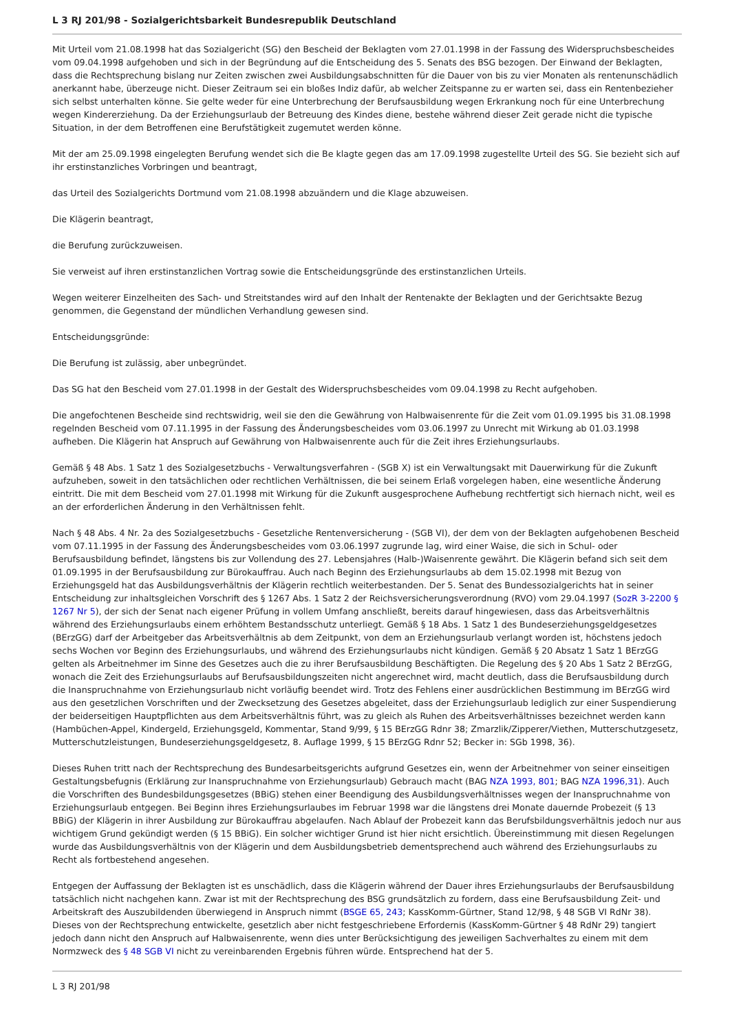L 3 RJ 201/98 - Sozialgerichtsbarkeit Bundesrepublik Deutschland
Mit Urteil vom 21.08.1998 hat das Sozialgericht (SG) den Bescheid der Beklagten vom 27.01.1998 in der Fassung des Widerspruchsbescheides vom 09.04.1998 aufgehoben und sich in der Begründung auf die Entscheidung des 5. Senats des BSG bezogen. Der Einwand der Beklagten, dass die Rechtsprechung bislang nur Zeiten zwischen zwei Ausbildungsabschnitten für die Dauer von bis zu vier Monaten als rentenunschädlich anerkannt habe, überzeuge nicht. Dieser Zeitraum sei ein bloßes Indiz dafür, ab welcher Zeitspanne zu er warten sei, dass ein Rentenbezieher sich selbst unterhalten könne. Sie gelte weder für eine Unterbrechung der Berufsausbildung wegen Erkrankung noch für eine Unterbrechung wegen Kindererziehung. Da der Erziehungsurlaub der Betreuung des Kindes diene, bestehe während dieser Zeit gerade nicht die typische Situation, in der dem Betroffenen eine Berufstätigkeit zugemutet werden könne.
Mit der am 25.09.1998 eingelegten Berufung wendet sich die Be klagte gegen das am 17.09.1998 zugestellte Urteil des SG. Sie bezieht sich auf ihr erstinstanzliches Vorbringen und beantragt,
das Urteil des Sozialgerichts Dortmund vom 21.08.1998 abzuändern und die Klage abzuweisen.
Die Klägerin beantragt,
die Berufung zurückzuweisen.
Sie verweist auf ihren erstinstanzlichen Vortrag sowie die Entscheidungsgründe des erstinstanzlichen Urteils.
Wegen weiterer Einzelheiten des Sach- und Streitstandes wird auf den Inhalt der Rentenakte der Beklagten und der Gerichtsakte Bezug genommen, die Gegenstand der mündlichen Verhandlung gewesen sind.
Entscheidungsgründe:
Die Berufung ist zulässig, aber unbegründet.
Das SG hat den Bescheid vom 27.01.1998 in der Gestalt des Widerspruchsbescheides vom 09.04.1998 zu Recht aufgehoben.
Die angefochtenen Bescheide sind rechtswidrig, weil sie den die Gewährung von Halbwaisenrente für die Zeit vom 01.09.1995 bis 31.08.1998 regelnden Bescheid vom 07.11.1995 in der Fassung des Änderungsbescheides vom 03.06.1997 zu Unrecht mit Wirkung ab 01.03.1998 aufheben. Die Klägerin hat Anspruch auf Gewährung von Halbwaisenrente auch für die Zeit ihres Erziehungsurlaubs.
Gemäß § 48 Abs. 1 Satz 1 des Sozialgesetzbuchs - Verwaltungsverfahren - (SGB X) ist ein Verwaltungsakt mit Dauerwirkung für die Zukunft aufzuheben, soweit in den tatsächlichen oder rechtlichen Verhältnissen, die bei seinem Erlaß vorgelegen haben, eine wesentliche Änderung eintritt. Die mit dem Bescheid vom 27.01.1998 mit Wirkung für die Zukunft ausgesprochene Aufhebung rechtfertigt sich hiernach nicht, weil es an der erforderlichen Änderung in den Verhältnissen fehlt.
Nach § 48 Abs. 4 Nr. 2a des Sozialgesetzbuchs - Gesetzliche Rentenversicherung - (SGB VI), der dem von der Beklagten aufgehobenen Bescheid vom 07.11.1995 in der Fassung des Änderungsbescheides vom 03.06.1997 zugrunde lag, wird einer Waise, die sich in Schul- oder Berufsausbildung befindet, längstens bis zur Vollendung des 27. Lebensjahres (Halb-)Waisenrente gewährt. Die Klägerin befand sich seit dem 01.09.1995 in der Berufsausbildung zur Bürokauffrau. Auch nach Beginn des Erziehungsurlaubs ab dem 15.02.1998 mit Bezug von Erziehungsgeld hat das Ausbildungsverhältnis der Klägerin rechtlich weiterbestanden. Der 5. Senat des Bundessozialgerichts hat in seiner Entscheidung zur inhaltsgleichen Vorschrift des § 1267 Abs. 1 Satz 2 der Reichsversicherungsverordnung (RVO) vom 29.04.1997 (SozR 3-2200 § 1267 Nr 5), der sich der Senat nach eigener Prüfung in vollem Umfang anschließt, bereits darauf hingewiesen, dass das Arbeitsverhältnis während des Erziehungsurlaubs einem erhöhtem Bestandsschutz unterliegt. Gemäß § 18 Abs. 1 Satz 1 des Bundeserziehungsgeldgesetzes (BErzGG) darf der Arbeitgeber das Arbeitsverhältnis ab dem Zeitpunkt, von dem an Erziehungsurlaub verlangt worden ist, höchstens jedoch sechs Wochen vor Beginn des Erziehungsurlaubs, und während des Erziehungsurlaubs nicht kündigen. Gemäß § 20 Absatz 1 Satz 1 BErzGG gelten als Arbeitnehmer im Sinne des Gesetzes auch die zu ihrer Berufsausbildung Beschäftigten. Die Regelung des § 20 Abs 1 Satz 2 BErzGG, wonach die Zeit des Erziehungsurlaubs auf Berufsausbildungszeiten nicht angerechnet wird, macht deutlich, dass die Berufsausbildung durch die Inanspruchnahme von Erziehungsurlaub nicht vorläufig beendet wird. Trotz des Fehlens einer ausdrücklichen Bestimmung im BErzGG wird aus den gesetzlichen Vorschriften und der Zwecksetzung des Gesetzes abgeleitet, dass der Erziehungsurlaub lediglich zur einer Suspendierung der beiderseitigen Hauptpflichten aus dem Arbeitsverhältnis führt, was zu gleich als Ruhen des Arbeitsverhältnisses bezeichnet werden kann (Hambüchen-Appel, Kindergeld, Erziehungsgeld, Kommentar, Stand 9/99, § 15 BErzGG Rdnr 38; Zmarzlik/Zipperer/Viethen, Mutterschutzgesetz, Mutterschutzleistungen, Bundeserziehungsgeldgesetz, 8. Auflage 1999, § 15 BErzGG Rdnr 52; Becker in: SGb 1998, 36).
Dieses Ruhen tritt nach der Rechtsprechung des Bundesarbeitsgerichts aufgrund Gesetzes ein, wenn der Arbeitnehmer von seiner einseitigen Gestaltungsbefugnis (Erklärung zur Inanspruchnahme von Erziehungsurlaub) Gebrauch macht (BAG NZA 1993, 801; BAG NZA 1996,31). Auch die Vorschriften des Bundesbildungsgesetzes (BBiG) stehen einer Beendigung des Ausbildungsverhältnisses wegen der Inanspruchnahme von Erziehungsurlaub entgegen. Bei Beginn ihres Erziehungsurlaubes im Februar 1998 war die längstens drei Monate dauernde Probezeit (§ 13 BBiG) der Klägerin in ihrer Ausbildung zur Bürokauffrau abgelaufen. Nach Ablauf der Probezeit kann das Berufsbildungsverhältnis jedoch nur aus wichtigem Grund gekündigt werden (§ 15 BBiG). Ein solcher wichtiger Grund ist hier nicht ersichtlich. Übereinstimmung mit diesen Regelungen wurde das Ausbildungsverhältnis von der Klägerin und dem Ausbildungsbetrieb dementsprechend auch während des Erziehungsurlaubs zu Recht als fortbestehend angesehen.
Entgegen der Auffassung der Beklagten ist es unschädlich, dass die Klägerin während der Dauer ihres Erziehungsurlaubs der Berufsausbildung tatsächlich nicht nachgehen kann. Zwar ist mit der Rechtsprechung des BSG grundsätzlich zu fordern, dass eine Berufsausbildung Zeit- und Arbeitskraft des Auszubildenden überwiegend in Anspruch nimmt (BSGE 65, 243; KassKomm-Gürtner, Stand 12/98, § 48 SGB VI RdNr 38). Dieses von der Rechtsprechung entwickelte, gesetzlich aber nicht festgeschriebene Erfordernis (KassKomm-Gürtner § 48 RdNr 29) tangiert jedoch dann nicht den Anspruch auf Halbwaisenrente, wenn dies unter Berücksichtigung des jeweiligen Sachverhaltes zu einem mit dem Normzweck des § 48 SGB VI nicht zu vereinbarenden Ergebnis führen würde. Entsprechend hat der 5.
L 3 RJ 201/98